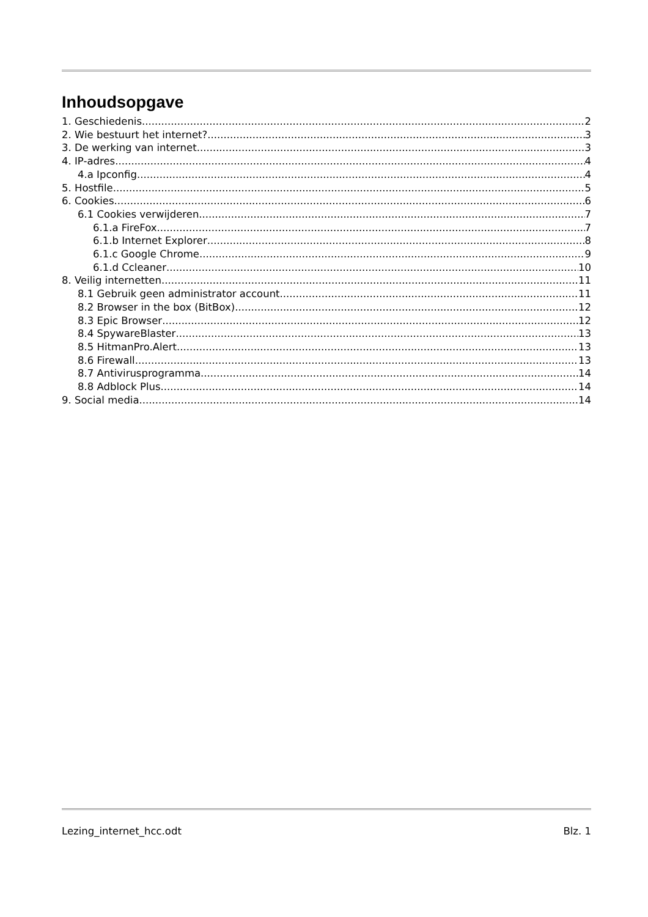Inhoudsopgave
1. Geschiedenis 2
2. Wie bestuurt het internet? 3
3. De werking van internet 3
4. IP-adres 4
4.a Ipconfig 4
5. Hostfile 5
6. Cookies 6
6.1 Cookies verwijderen 7
6.1.a FireFox 7
6.1.b Internet Explorer 8
6.1.c Google Chrome 9
6.1.d Ccleaner 10
8. Veilig internetten 11
8.1 Gebruik geen administrator account 11
8.2 Browser in the box (BitBox) 12
8.3 Epic Browser 12
8.4 SpywareBlaster 13
8.5 HitmanPro.Alert 13
8.6 Firewall 13
8.7 Antivirusprogramma 14
8.8 Adblock Plus 14
9. Social media 14
Lezing_internet_hcc.odt Blz. 1